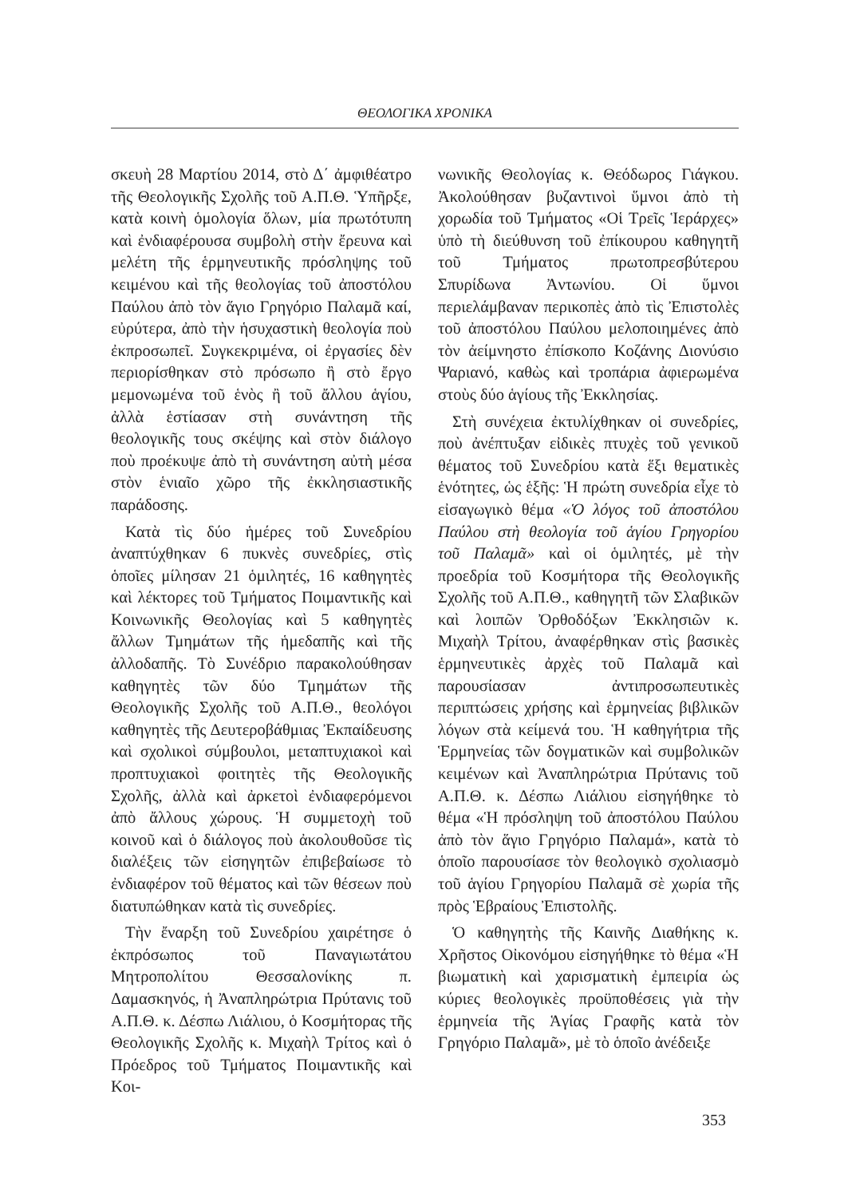ΘΕΟΛΟΓΙΚΑ ΧΡΟΝΙΚΑ
σκευὴ 28 Μαρτίου 2014, στὸ Δ΄ ἀμφιθέατρο τῆς Θεολογικῆς Σχολῆς τοῦ Α.Π.Θ. Ὑπῆρξε, κατὰ κοινὴ ὁμολογία ὅλων, μία πρωτότυπη καὶ ἐνδιαφέρουσα συμβολὴ στὴν ἔρευνα καὶ μελέτη τῆς ἑρμηνευτικῆς πρόσληψης τοῦ κειμένου καὶ τῆς θεολογίας τοῦ ἀποστόλου Παύλου ἀπὸ τὸν ἅγιο Γρηγόριο Παλαμᾶ καί, εὐρύτερα, ἀπὸ τὴν ἡσυχαστικὴ θεολογία ποὺ ἐκπροσωπεῖ. Συγκεκριμένα, οἱ ἐργασίες δὲν περιορίσθηκαν στὸ πρόσωπο ἢ στὸ ἔργο μεμονωμένα τοῦ ἑνὸς ἢ τοῦ ἄλλου ἁγίου, ἀλλὰ ἑστίασαν στὴ συνάντηση τῆς θεολογικῆς τους σκέψης καὶ στὸν διάλογο ποὺ προέκυψε ἀπὸ τὴ συνάντηση αὐτὴ μέσα στὸν ἑνιαῖο χῶρο τῆς ἐκκλησιαστικῆς παράδοσης.
Κατὰ τὶς δύο ἡμέρες τοῦ Συνεδρίου ἀναπτύχθηκαν 6 πυκνὲς συνεδρίες, στὶς ὁποῖες μίλησαν 21 ὁμιλητές, 16 καθηγητὲς καὶ λέκτορες τοῦ Τμήματος Ποιμαντικῆς καὶ Κοινωνικῆς Θεολογίας καὶ 5 καθηγητὲς ἄλλων Τμημάτων τῆς ἡμεδαπῆς καὶ τῆς ἀλλοδαπῆς. Τὸ Συνέδριο παρακολούθησαν καθηγητὲς τῶν δύο Τμημάτων τῆς Θεολογικῆς Σχολῆς τοῦ Α.Π.Θ., θεολόγοι καθηγητὲς τῆς Δευτεροβάθμιας Ἐκπαίδευσης καὶ σχολικοὶ σύμβουλοι, μεταπτυχιακοὶ καὶ προπτυχιακοὶ φοιτητὲς τῆς Θεολογικῆς Σχολῆς, ἀλλὰ καὶ ἀρκετοὶ ἐνδιαφερόμενοι ἀπὸ ἄλλους χώρους. Ἡ συμμετοχὴ τοῦ κοινοῦ καὶ ὁ διάλογος ποὺ ἀκολουθοῦσε τὶς διαλέξεις τῶν εἰσηγητῶν ἐπιβεβαίωσε τὸ ἐνδιαφέρον τοῦ θέματος καὶ τῶν θέσεων ποὺ διατυπώθηκαν κατὰ τὶς συνεδρίες.
Τὴν ἔναρξη τοῦ Συνεδρίου χαιρέτησε ὁ ἐκπρόσωπος τοῦ Παναγιωτάτου Μητροπολίτου Θεσσαλονίκης π. Δαμασκηνός, ἡ Ἀναπληρώτρια Πρύτανις τοῦ Α.Π.Θ. κ. Δέσπω Λιάλιου, ὁ Κοσμήτορας τῆς Θεολογικῆς Σχολῆς κ. Μιχαὴλ Τρίτος καὶ ὁ Πρόεδρος τοῦ Τμήματος Ποιμαντικῆς καὶ Κοι-
νωνικῆς Θεολογίας κ. Θεόδωρος Γιάγκου. Ἀκολούθησαν βυζαντινοὶ ὕμνοι ἀπὸ τὴ χορωδία τοῦ Τμήματος «Οἱ Τρεῖς Ἱεράρχες» ὑπὸ τὴ διεύθυνση τοῦ ἐπίκουρου καθηγητῆ τοῦ Τμήματος πρωτοπρεσβύτερου Σπυρίδωνα Ἀντωνίου. Οἱ ὕμνοι περιελάμβαναν περικοπὲς ἀπὸ τὶς Ἐπιστολὲς τοῦ ἀποστόλου Παύλου μελοποιημένες ἀπὸ τὸν ἀείμνηστο ἐπίσκοπο Κοζάνης Διονύσιο Ψαριανό, καθὼς καὶ τροπάρια ἀφιερωμένα στοὺς δύο ἁγίους τῆς Ἐκκλησίας.
Στὴ συνέχεια ἐκτυλίχθηκαν οἱ συνεδρίες, ποὺ ἀνέπτυξαν εἰδικὲς πτυχὲς τοῦ γενικοῦ θέματος τοῦ Συνεδρίου κατὰ ἕξι θεματικὲς ἑνότητες, ὡς ἑξῆς: Ἡ πρώτη συνεδρία εἶχε τὸ εἰσαγωγικὸ θέμα «Ὁ λόγος τοῦ ἀποστόλου Παύλου στὴ θεολογία τοῦ ἁγίου Γρηγορίου τοῦ Παλαμᾶ» καὶ οἱ ὁμιλητές, μὲ τὴν προεδρία τοῦ Κοσμήτορα τῆς Θεολογικῆς Σχολῆς τοῦ Α.Π.Θ., καθηγητῆ τῶν Σλαβικῶν καὶ λοιπῶν Ὀρθοδόξων Ἐκκλησιῶν κ. Μιχαὴλ Τρίτου, ἀναφέρθηκαν στὶς βασικὲς ἑρμηνευτικὲς ἀρχὲς τοῦ Παλαμᾶ καὶ παρουσίασαν ἀντιπροσωπευτικὲς περιπτώσεις χρήσης καὶ ἑρμηνείας βιβλικῶν λόγων στὰ κείμενά του. Ἡ καθηγήτρια τῆς Ἑρμηνείας τῶν δογματικῶν καὶ συμβολικῶν κειμένων καὶ Ἀναπληρώτρια Πρύτανις τοῦ Α.Π.Θ. κ. Δέσπω Λιάλιου εἰσηγήθηκε τὸ θέμα «Ἡ πρόσληψη τοῦ ἀποστόλου Παύλου ἀπὸ τὸν ἅγιο Γρηγόριο Παλαμά», κατὰ τὸ ὁποῖο παρουσίασε τὸν θεολογικὸ σχολιασμὸ τοῦ ἁγίου Γρηγορίου Παλαμᾶ σὲ χωρία τῆς πρὸς Ἑβραίους Ἐπιστολῆς.
Ὁ καθηγητὴς τῆς Καινῆς Διαθήκης κ. Χρῆστος Οἰκονόμου εἰσηγήθηκε τὸ θέμα «Ἡ βιωματικὴ καὶ χαρισματικὴ ἐμπειρία ὡς κύριες θεολογικὲς προϋποθέσεις γιὰ τὴν ἑρμηνεία τῆς Ἁγίας Γραφῆς κατὰ τὸν Γρηγόριο Παλαμᾶ», μὲ τὸ ὁποῖο ἀνέδειξε
353